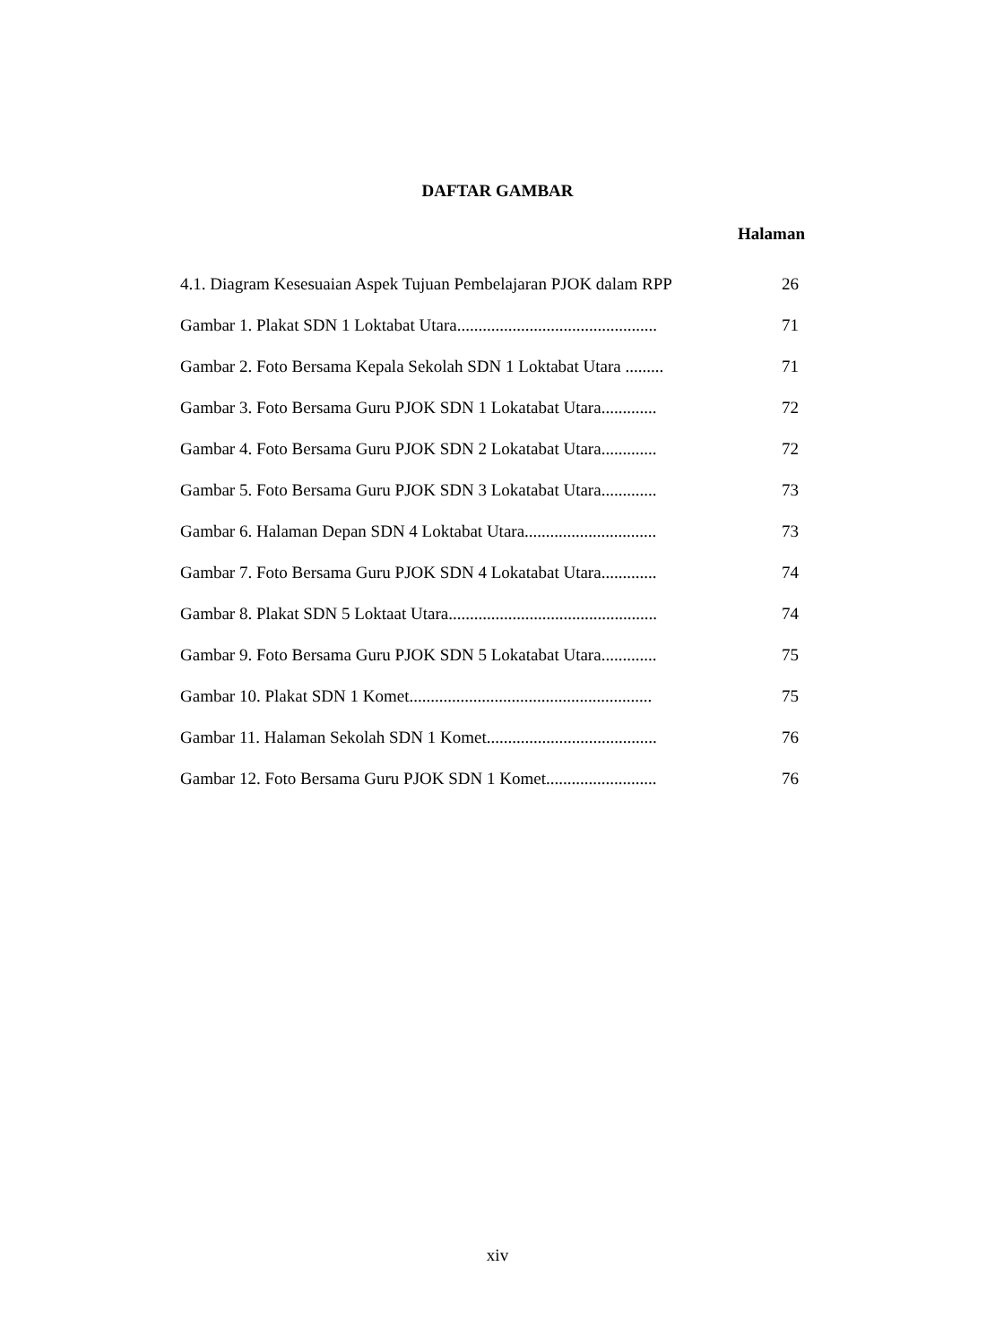DAFTAR GAMBAR
Halaman
4.1. Diagram Kesesuaian Aspek Tujuan Pembelajaran PJOK dalam RPP 26
Gambar 1. Plakat SDN 1 Loktabat Utara............................................... 71
Gambar 2. Foto Bersama Kepala Sekolah SDN 1 Loktabat Utara ......... 71
Gambar 3. Foto Bersama Guru PJOK SDN 1 Lokatabat Utara............. 72
Gambar 4. Foto Bersama Guru PJOK SDN 2 Lokatabat Utara............. 72
Gambar 5. Foto Bersama Guru PJOK SDN 3 Lokatabat Utara............. 73
Gambar 6. Halaman Depan SDN 4 Loktabat Utara............................... 73
Gambar 7. Foto Bersama Guru PJOK SDN 4 Lokatabat Utara............. 74
Gambar 8. Plakat SDN 5 Loktaat Utara................................................. 74
Gambar 9. Foto Bersama Guru PJOK SDN 5 Lokatabat Utara............. 75
Gambar 10. Plakat SDN 1 Komet......................................................... 75
Gambar 11. Halaman Sekolah SDN 1 Komet........................................ 76
Gambar 12. Foto Bersama Guru PJOK SDN 1 Komet.......................... 76
xiv